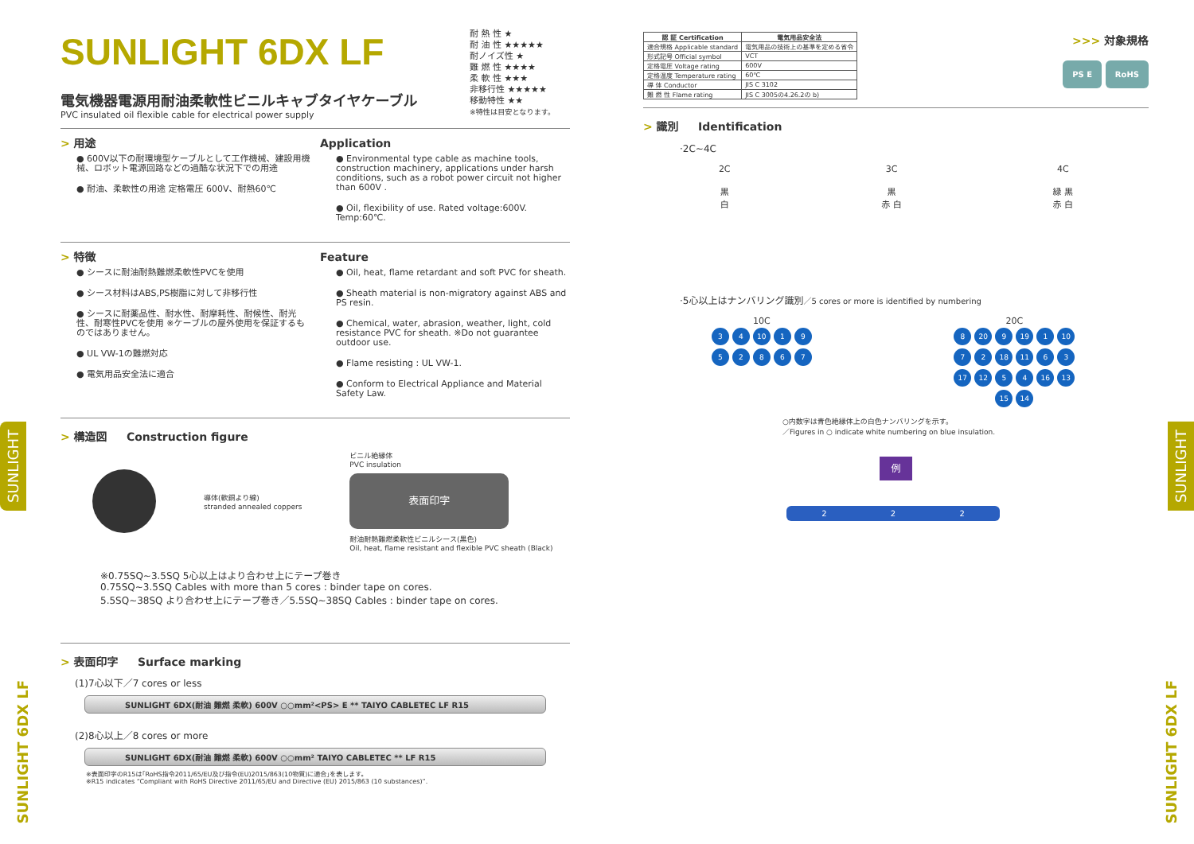SUNLIGHT
SUNLIGHT 6DX LF
SUNLIGHT
SUNLIGHT 6DX LF
SUNLIGHT 6DX LF
電気機器電源用耐油柔軟性ビニルキャブタイヤケーブル
PVC insulated oil flexible cable for electrical power supply
耐 熱 性 ★
耐 油 性 ★★★★★
耐ノイズ性 ★
難 燃 性 ★★★★
柔 軟 性 ★★★
非移行性 ★★★★★
移動特性 ★★
※特性は目安となります。
> 用途
● 600V以下の耐環境型ケーブルとして工作機械、建設用機械、ロボット電源回路などの過酷な状況下での用途
● 耐油、柔軟性の用途 定格電圧 600V、耐熱60℃
Application
● Environmental type cable as machine tools, construction machinery, applications under harsh conditions, such as a robot power circuit not higher than 600V .
● Oil, flexibility of use. Rated voltage:600V. Temp:60℃.
> 特徴
● シースに耐油耐熱難燃柔軟性PVCを使用
● シース材料はABS,PS樹脂に対して非移行性
● シースに耐薬品性、耐水性、耐摩耗性、耐候性、耐光性、耐寒性PVCを使用 ※ケーブルの屋外使用を保証するものではありません。
● UL VW-1の難燃対応
● 電気用品安全法に適合
Feature
● Oil, heat, flame retardant and soft PVC for sheath.
● Sheath material is non-migratory against ABS and PS resin.
● Chemical, water, abrasion, weather, light, cold resistance PVC for sheath. ※Do not guarantee outdoor use.
● Flame resisting : UL VW-1.
● Conform to Electrical Appliance and Material Safety Law.
> 構造図 Construction figure
導体(軟銅より線)
stranded annealed coppers
ビニル絶縁体
PVC insulation
表面印字
耐油耐熱難燃柔軟性ビニルシース(黒色)
Oil, heat, flame resistant and flexible PVC sheath (Black)
※0.75SQ~3.5SQ 5心以上はより合わせ上にテープ巻き
0.75SQ~3.5SQ Cables with more than 5 cores : binder tape on cores.
5.5SQ~38SQ より合わせ上にテープ巻き／5.5SQ~38SQ Cables : binder tape on cores.
> 表面印字 Surface marking
(1)7心以下／7 cores or less
SUNLIGHT 6DX(耐油 難燃 柔軟) 600V ○○mm²<PS> E ** TAIYO CABLETEC LF R15
(2)8心以上／8 cores or more
SUNLIGHT 6DX(耐油 難燃 柔軟) 600V ○○mm² TAIYO CABLETEC ** LF R15
※表面印字のR15は｢RoHS指令2011/65/EU及び指令(EU)2015/863(10物質)に適合｣を表します。
※R15 indicates “Compliant with RoHS Directive 2011/65/EU and Directive (EU) 2015/863 (10 substances)”.
| 認 証 Certification | 電気用品安全法 |
| --- | --- |
| 適合規格 Applicable standard | 電気用品の技術上の基準を定める省令 |
| 形式記号 Official symbol | VCT |
| 定格電圧 Voltage rating | 600V |
| 定格温度 Temperature rating | 60℃ |
| 導 体 Conductor | JIS C 3102 |
| 難 燃 性 Flame rating | JIS C 3005の4.26.2の b) |
>>> 対象規格
PS E RoHS
> 識別 Identification
·2C~4C
2C
黒
白
3C
黒
赤 白
4C
緑 黒
赤 白
·5心以上はナンバリング識別／5 cores or more is identified by numbering
10C
3 4 10 1952867
20C
8 20 9 19 1 10 7 2 18 11 6 3 17 12 5 4 16 13 15 14
○内数字は青色絶縁体上の白色ナンバリングを示す。
／Figures in ○ indicate white numbering on blue insulation.
例
2 2 2